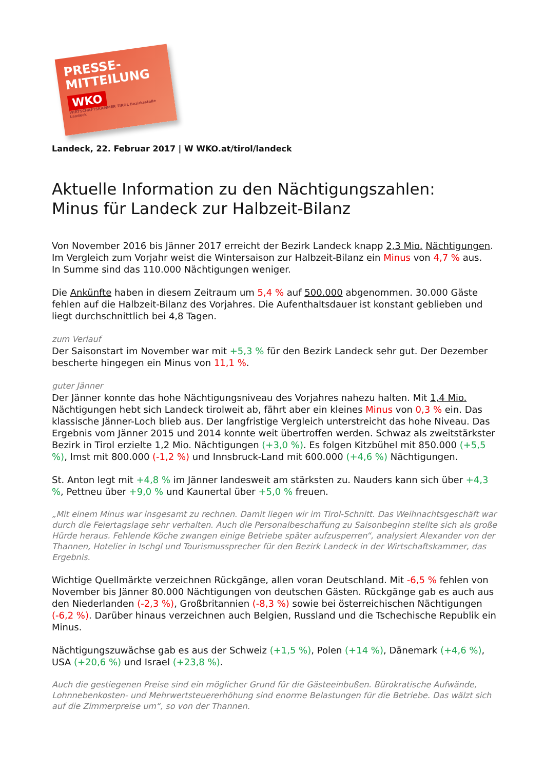PRESSE-
MITTEILUNG
WKO
WIRTSCHAFTSKAMMER TIROL Bezirksstelle Landeck
Landeck, 22. Februar 2017 | W WKO.at/tirol/landeck
Aktuelle Information zu den Nächtigungszahlen:
Minus für Landeck zur Halbzeit-Bilanz
Von November 2016 bis Jänner 2017 erreicht der Bezirk Landeck knapp 2,3 Mio. Nächtigungen.
Im Vergleich zum Vorjahr weist die Wintersaison zur Halbzeit-Bilanz ein Minus von 4,7 % aus.
In Summe sind das 110.000 Nächtigungen weniger.
Die Ankünfte haben in diesem Zeitraum um 5,4 % auf 500.000 abgenommen. 30.000 Gäste fehlen auf die Halbzeit-Bilanz des Vorjahres. Die Aufenthaltsdauer ist konstant geblieben und liegt durchschnittlich bei 4,8 Tagen.
zum Verlauf
Der Saisonstart im November war mit +5,3 % für den Bezirk Landeck sehr gut. Der Dezember bescherte hingegen ein Minus von 11,1 %.
guter Jänner
Der Jänner konnte das hohe Nächtigungsniveau des Vorjahres nahezu halten. Mit 1,4 Mio. Nächtigungen hebt sich Landeck tirolweit ab, fährt aber ein kleines Minus von 0,3 % ein. Das klassische Jänner-Loch blieb aus. Der langfristige Vergleich unterstreicht das hohe Niveau. Das Ergebnis vom Jänner 2015 und 2014 konnte weit übertroffen werden. Schwaz als zweitstärkster Bezirk in Tirol erzielte 1,2 Mio. Nächtigungen (+3,0 %). Es folgen Kitzbühel mit 850.000 (+5,5 %), Imst mit 800.000 (-1,2 %) und Innsbruck-Land mit 600.000 (+4,6 %) Nächtigungen.
St. Anton legt mit +4,8 % im Jänner landesweit am stärksten zu. Nauders kann sich über +4,3 %, Pettneu über +9,0 % und Kaunertal über +5,0 % freuen.
„Mit einem Minus war insgesamt zu rechnen. Damit liegen wir im Tirol-Schnitt. Das Weihnachtsgeschäft war durch die Feiertagslage sehr verhalten. Auch die Personalbeschaffung zu Saisonbeginn stellte sich als große Hürde heraus. Fehlende Köche zwangen einige Betriebe später aufzusperren“, analysiert Alexander von der Thannen, Hotelier in Ischgl und Tourismussprecher für den Bezirk Landeck in der Wirtschaftskammer, das Ergebnis.
Wichtige Quellmärkte verzeichnen Rückgänge, allen voran Deutschland. Mit -6,5 % fehlen von November bis Jänner 80.000 Nächtigungen von deutschen Gästen. Rückgänge gab es auch aus den Niederlanden (-2,3 %), Großbritannien (-8,3 %) sowie bei österreichischen Nächtigungen (-6,2 %). Darüber hinaus verzeichnen auch Belgien, Russland und die Tschechische Republik ein Minus.
Nächtigungszuwächse gab es aus der Schweiz (+1,5 %), Polen (+14 %), Dänemark (+4,6 %),
USA (+20,6 %) und Israel (+23,8 %).
Auch die gestiegenen Preise sind ein möglicher Grund für die Gästeeinbußen. Bürokratische Aufwände, Lohnnebenkosten- und Mehrwertsteuererhöhung sind enorme Belastungen für die Betriebe. Das wälzt sich auf die Zimmerpreise um“, so von der Thannen.